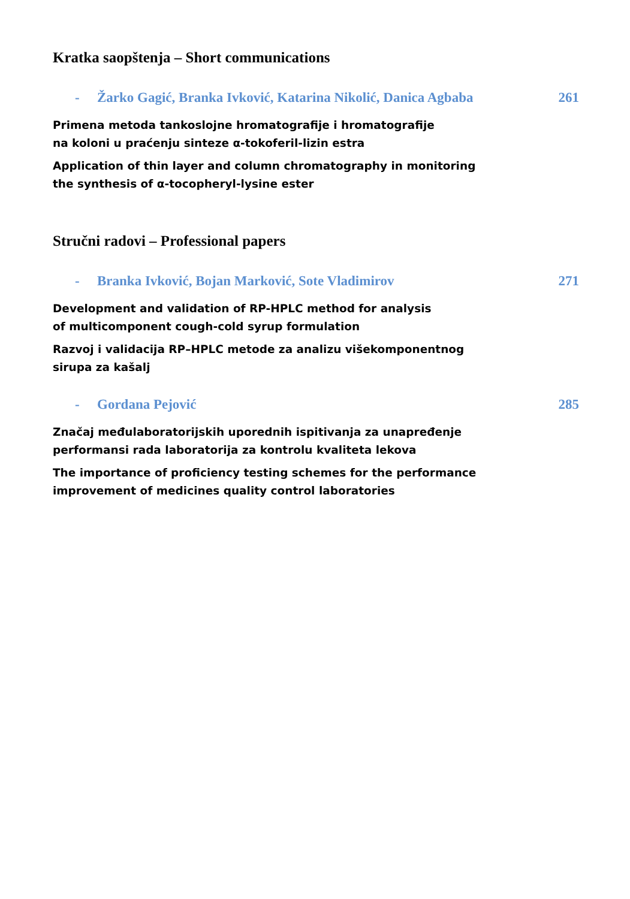Kratka saopštenja – Short communications
- Žarko Gagić, Branka Ivković, Katarina Nikolić, Danica Agbaba 261
Primena metoda tankoslojne hromatografije i hromatografije
na koloni u praćenju sinteze α-tokoferil-lizin estra
Application of thin layer and column chromatography in monitoring
the synthesis of α-tocopheryl-lysine ester
Stručni radovi – Professional papers
- Branka Ivković, Bojan Marković, Sote Vladimirov 271
Development and validation of RP-HPLC method for analysis
of multicomponent cough-cold syrup formulation
Razvoj i validacija RP–HPLC metode za analizu višekomponentnog
sirupa za kašalj
- Gordana Pejović 285
Značaj međulaboratorijskih uporednih ispitivanja za unapređenje
performansi rada laboratorija za kontrolu kvaliteta lekova
The importance of proficiency testing schemes for the performance
improvement of medicines quality control laboratories